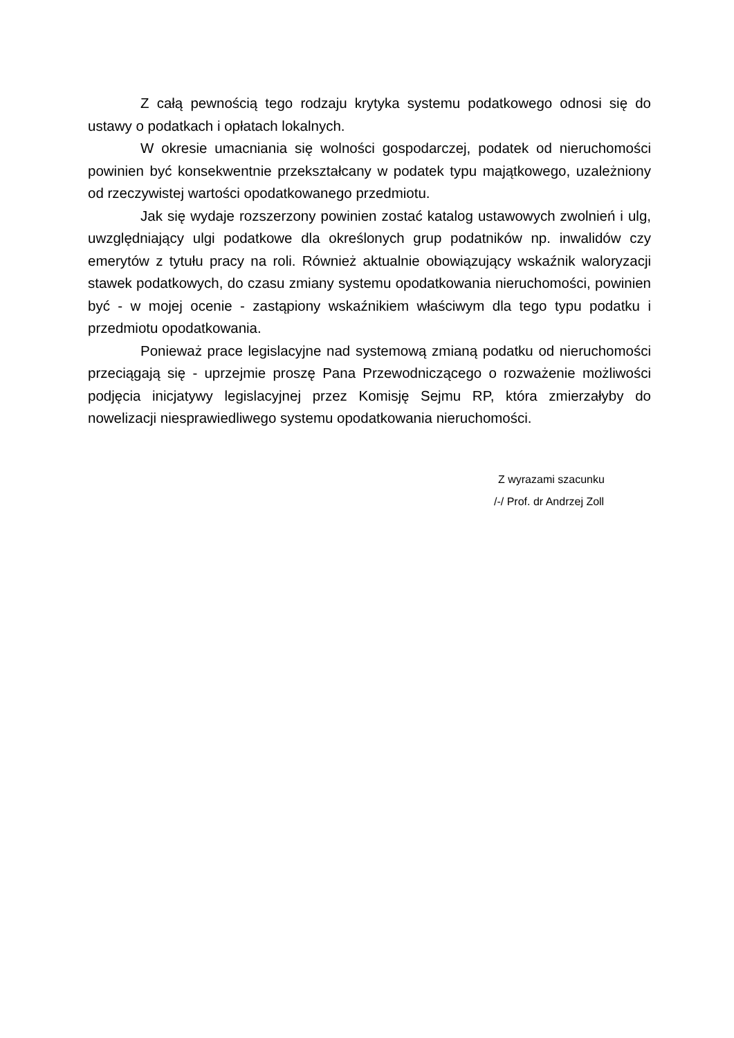Z całą pewnością tego rodzaju krytyka systemu podatkowego odnosi się do ustawy o podatkach i opłatach lokalnych.
W okresie umacniania się wolności gospodarczej, podatek od nieruchomości powinien być konsekwentnie przekształcany w podatek typu majątkowego, uzależniony od rzeczywistej wartości opodatkowanego przedmiotu.
Jak się wydaje rozszerzony powinien zostać katalog ustawowych zwolnień i ulg, uwzględniający ulgi podatkowe dla określonych grup podatników np. inwalidów czy emerytów z tytułu pracy na roli. Również aktualnie obowiązujący wskaźnik waloryzacji stawek podatkowych, do czasu zmiany systemu opodatkowania nieruchomości, powinien być - w mojej ocenie - zastąpiony wskaźnikiem właściwym dla tego typu podatku i przedmiotu opodatkowania.
Ponieważ prace legislacyjne nad systemową zmianą podatku od nieruchomości przeciągają się - uprzejmie proszę Pana Przewodniczącego o rozważenie możliwości podjęcia inicjatywy legislacyjnej przez Komisję Sejmu RP, która zmierzałyby do nowelizacji niesprawiedliwego systemu opodatkowania nieruchomości.
Z wyrazami szacunku
/-/ Prof. dr Andrzej Zoll